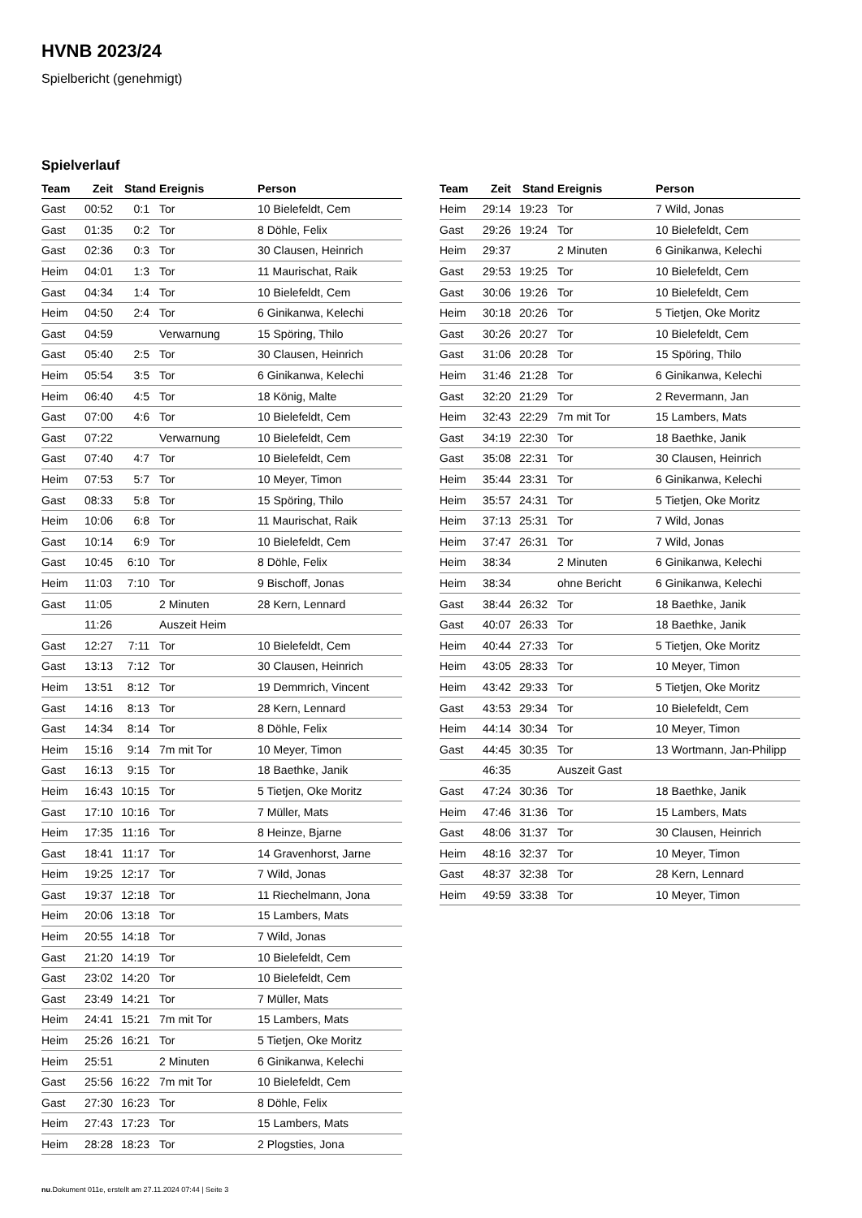HVNB 2023/24
Spielbericht (genehmigt)
Spielverlauf
| Team | Zeit | Stand | Ereignis | Person |
| --- | --- | --- | --- | --- |
| Gast | 00:52 | 0:1 | Tor | 10 Bielefeldt, Cem |
| Gast | 01:35 | 0:2 | Tor | 8 Döhle, Felix |
| Gast | 02:36 | 0:3 | Tor | 30 Clausen, Heinrich |
| Heim | 04:01 | 1:3 | Tor | 11 Maurischat, Raik |
| Gast | 04:34 | 1:4 | Tor | 10 Bielefeldt, Cem |
| Heim | 04:50 | 2:4 | Tor | 6 Ginikanwa, Kelechi |
| Gast | 04:59 | | Verwarnung | 15 Spöring, Thilo |
| Gast | 05:40 | 2:5 | Tor | 30 Clausen, Heinrich |
| Heim | 05:54 | 3:5 | Tor | 6 Ginikanwa, Kelechi |
| Heim | 06:40 | 4:5 | Tor | 18 König, Malte |
| Gast | 07:00 | 4:6 | Tor | 10 Bielefeldt, Cem |
| Gast | 07:22 | | Verwarnung | 10 Bielefeldt, Cem |
| Gast | 07:40 | 4:7 | Tor | 10 Bielefeldt, Cem |
| Heim | 07:53 | 5:7 | Tor | 10 Meyer, Timon |
| Gast | 08:33 | 5:8 | Tor | 15 Spöring, Thilo |
| Heim | 10:06 | 6:8 | Tor | 11 Maurischat, Raik |
| Gast | 10:14 | 6:9 | Tor | 10 Bielefeldt, Cem |
| Gast | 10:45 | 6:10 | Tor | 8 Döhle, Felix |
| Heim | 11:03 | 7:10 | Tor | 9 Bischoff, Jonas |
| Gast | 11:05 | | 2 Minuten | 28 Kern, Lennard |
| | 11:26 | | Auszeit Heim | |
| Gast | 12:27 | 7:11 | Tor | 10 Bielefeldt, Cem |
| Gast | 13:13 | 7:12 | Tor | 30 Clausen, Heinrich |
| Heim | 13:51 | 8:12 | Tor | 19 Demmrich, Vincent |
| Gast | 14:16 | 8:13 | Tor | 28 Kern, Lennard |
| Gast | 14:34 | 8:14 | Tor | 8 Döhle, Felix |
| Heim | 15:16 | 9:14 | 7m mit Tor | 10 Meyer, Timon |
| Gast | 16:13 | 9:15 | Tor | 18 Baethke, Janik |
| Heim | 16:43 | 10:15 | Tor | 5 Tietjen, Oke Moritz |
| Gast | 17:10 | 10:16 | Tor | 7 Müller, Mats |
| Heim | 17:35 | 11:16 | Tor | 8 Heinze, Bjarne |
| Gast | 18:41 | 11:17 | Tor | 14 Gravenhorst, Jarne |
| Heim | 19:25 | 12:17 | Tor | 7 Wild, Jonas |
| Gast | 19:37 | 12:18 | Tor | 11 Riechelmann, Jona |
| Heim | 20:06 | 13:18 | Tor | 15 Lambers, Mats |
| Heim | 20:55 | 14:18 | Tor | 7 Wild, Jonas |
| Gast | 21:20 | 14:19 | Tor | 10 Bielefeldt, Cem |
| Gast | 23:02 | 14:20 | Tor | 10 Bielefeldt, Cem |
| Gast | 23:49 | 14:21 | Tor | 7 Müller, Mats |
| Heim | 24:41 | 15:21 | 7m mit Tor | 15 Lambers, Mats |
| Heim | 25:26 | 16:21 | Tor | 5 Tietjen, Oke Moritz |
| Heim | 25:51 | | 2 Minuten | 6 Ginikanwa, Kelechi |
| Gast | 25:56 | 16:22 | 7m mit Tor | 10 Bielefeldt, Cem |
| Gast | 27:30 | 16:23 | Tor | 8 Döhle, Felix |
| Heim | 27:43 | 17:23 | Tor | 15 Lambers, Mats |
| Heim | 28:28 | 18:23 | Tor | 2 Plogsties, Jona |
| Team | Zeit | Stand | Ereignis | Person |
| --- | --- | --- | --- | --- |
| Heim | 29:14 | 19:23 | Tor | 7 Wild, Jonas |
| Gast | 29:26 | 19:24 | Tor | 10 Bielefeldt, Cem |
| Heim | 29:37 | | 2 Minuten | 6 Ginikanwa, Kelechi |
| Gast | 29:53 | 19:25 | Tor | 10 Bielefeldt, Cem |
| Gast | 30:06 | 19:26 | Tor | 10 Bielefeldt, Cem |
| Heim | 30:18 | 20:26 | Tor | 5 Tietjen, Oke Moritz |
| Gast | 30:26 | 20:27 | Tor | 10 Bielefeldt, Cem |
| Gast | 31:06 | 20:28 | Tor | 15 Spöring, Thilo |
| Heim | 31:46 | 21:28 | Tor | 6 Ginikanwa, Kelechi |
| Gast | 32:20 | 21:29 | Tor | 2 Revermann, Jan |
| Heim | 32:43 | 22:29 | 7m mit Tor | 15 Lambers, Mats |
| Gast | 34:19 | 22:30 | Tor | 18 Baethke, Janik |
| Gast | 35:08 | 22:31 | Tor | 30 Clausen, Heinrich |
| Heim | 35:44 | 23:31 | Tor | 6 Ginikanwa, Kelechi |
| Heim | 35:57 | 24:31 | Tor | 5 Tietjen, Oke Moritz |
| Heim | 37:13 | 25:31 | Tor | 7 Wild, Jonas |
| Heim | 37:47 | 26:31 | Tor | 7 Wild, Jonas |
| Heim | 38:34 | | 2 Minuten | 6 Ginikanwa, Kelechi |
| Heim | 38:34 | | ohne Bericht | 6 Ginikanwa, Kelechi |
| Gast | 38:44 | 26:32 | Tor | 18 Baethke, Janik |
| Gast | 40:07 | 26:33 | Tor | 18 Baethke, Janik |
| Heim | 40:44 | 27:33 | Tor | 5 Tietjen, Oke Moritz |
| Heim | 43:05 | 28:33 | Tor | 10 Meyer, Timon |
| Heim | 43:42 | 29:33 | Tor | 5 Tietjen, Oke Moritz |
| Gast | 43:53 | 29:34 | Tor | 10 Bielefeldt, Cem |
| Heim | 44:14 | 30:34 | Tor | 10 Meyer, Timon |
| Gast | 44:45 | 30:35 | Tor | 13 Wortmann, Jan-Philipp |
| | 46:35 | | Auszeit Gast | |
| Gast | 47:24 | 30:36 | Tor | 18 Baethke, Janik |
| Heim | 47:46 | 31:36 | Tor | 15 Lambers, Mats |
| Gast | 48:06 | 31:37 | Tor | 30 Clausen, Heinrich |
| Heim | 48:16 | 32:37 | Tor | 10 Meyer, Timon |
| Gast | 48:37 | 32:38 | Tor | 28 Kern, Lennard |
| Heim | 49:59 | 33:38 | Tor | 10 Meyer, Timon |
nu.Dokument 011e, erstellt am 27.11.2024 07:44 | Seite 3